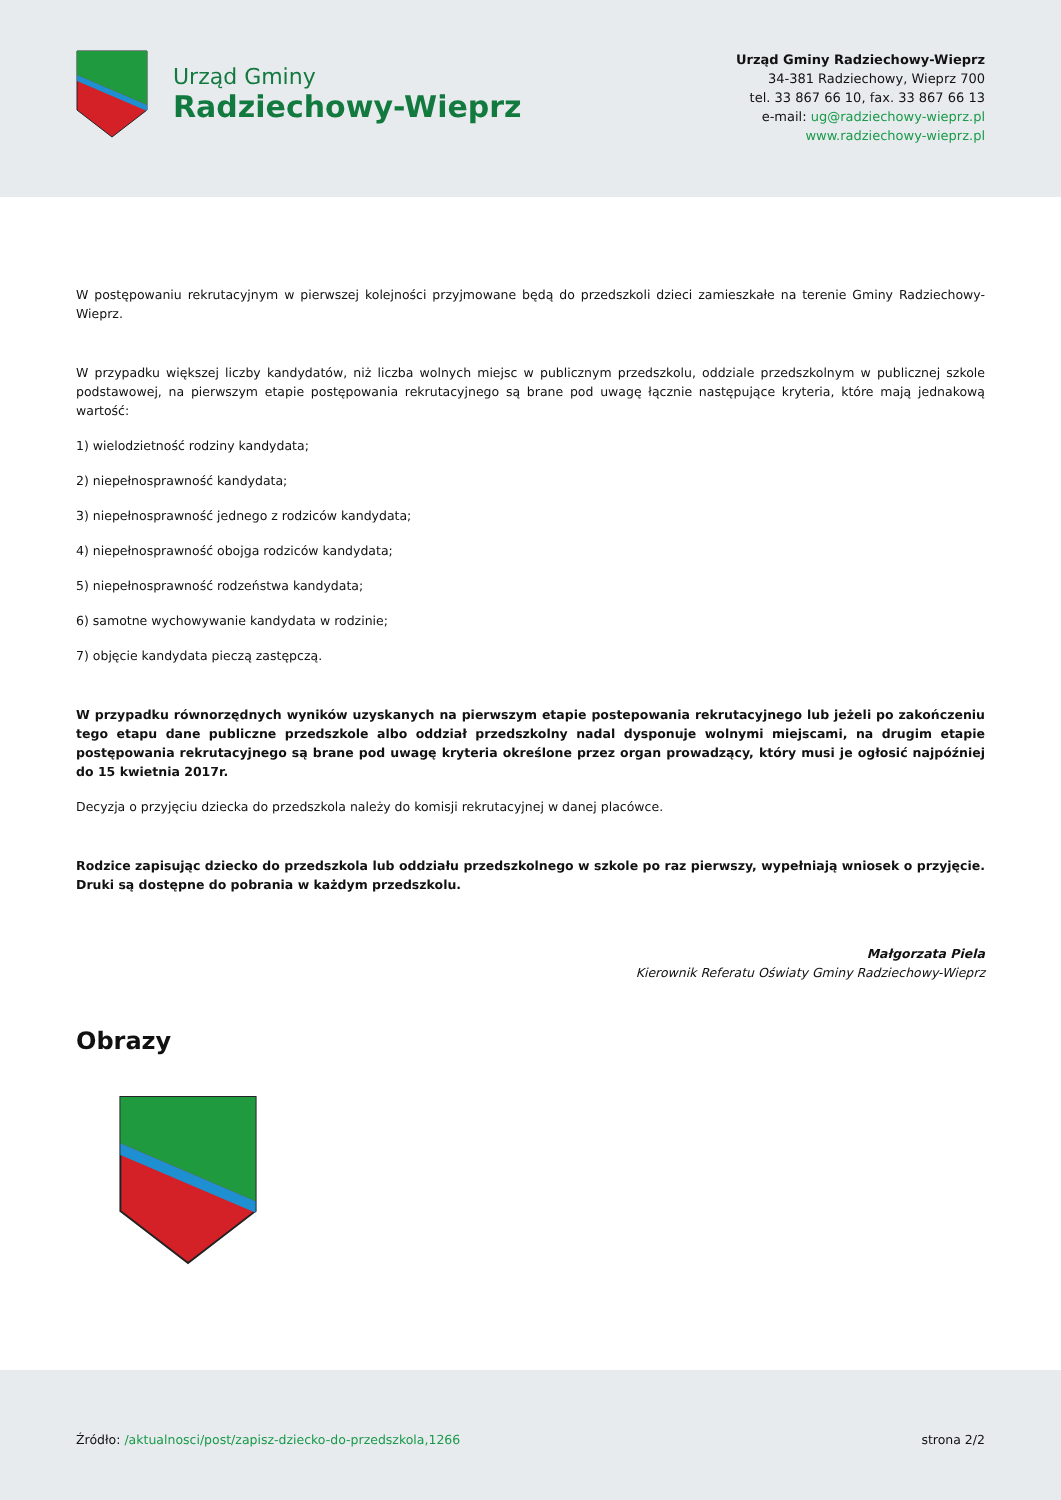Urząd Gminy
Radziechowy-Wieprz
Urząd Gminy Radziechowy-Wieprz
34-381 Radziechowy, Wieprz 700
tel. 33 867 66 10, fax. 33 867 66 13
e-mail: ug@radziechowy-wieprz.pl
www.radziechowy-wieprz.pl
W postępowaniu rekrutacyjnym w pierwszej kolejności przyjmowane będą do przedszkoli dzieci zamieszkałe na terenie Gminy Radziechowy-Wieprz.
W przypadku większej liczby kandydatów, niż liczba wolnych miejsc w publicznym przedszkolu, oddziale przedszkolnym w publicznej szkole podstawowej, na pierwszym etapie postępowania rekrutacyjnego są brane pod uwagę łącznie następujące kryteria, które mają jednakową wartość:
1) wielodzietność rodziny kandydata;
2) niepełnosprawność kandydata;
3) niepełnosprawność jednego z rodziców kandydata;
4) niepełnosprawność obojga rodziców kandydata;
5) niepełnosprawność rodzeństwa kandydata;
6) samotne wychowywanie kandydata w rodzinie;
7) objęcie kandydata pieczą zastępczą.
W przypadku równorzędnych wyników uzyskanych na pierwszym etapie postepowania rekrutacyjnego lub jeżeli po zakończeniu tego etapu dane publiczne przedszkole albo oddział przedszkolny nadal dysponuje wolnymi miejscami, na drugim etapie postępowania rekrutacyjnego są brane pod uwagę kryteria określone przez organ prowadzący, który musi je ogłosić najpóźniej do 15 kwietnia 2017r.
Decyzja o przyjęciu dziecka do przedszkola należy do komisji rekrutacyjnej w danej placówce.
Rodzice zapisując dziecko do przedszkola lub oddziału przedszkolnego w szkole po raz pierwszy, wypełniają wniosek o przyjęcie. Druki są dostępne do pobrania w każdym przedszkolu.
Małgorzata Piela
Kierownik Referatu Oświaty Gminy Radziechowy-Wieprz
Obrazy
Źródło: /aktualnosci/post/zapisz-dziecko-do-przedszkola,1266
strona 2/2